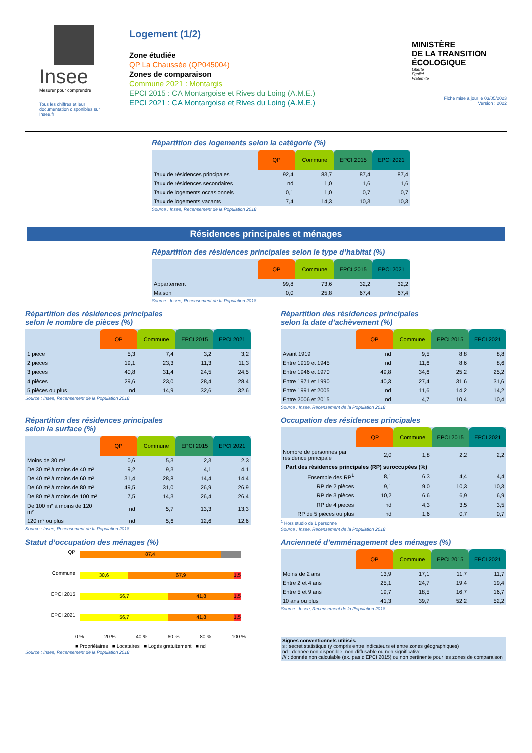Insee
Mesurer pour comprendre
Tous les chiffres et leur documentation disponibles sur Insee.fr
Logement (1/2)
Zone étudiée
QP La Chaussée (QP045004)
Zones de comparaison
Commune 2021 : Montargis
EPCI 2015 : CA Montargoise et Rives du Loing (A.M.E.)
EPCI 2021 : CA Montargoise et Rives du Loing (A.M.E.)
MINISTÈRE
DE LA TRANSITION
ÉCOLOGIQUE
Liberté
Égalité
Fraternité
Fiche mise à jour le 03/05/2023
Version : 2022
Répartition des logements selon la catégorie (%)
| | QP | Commune | EPCI 2015 | EPCI 2021 |
| --- | --- | --- | --- | --- |
| Taux de résidences principales | 92,4 | 83,7 | 87,4 | 87,4 |
| Taux de résidences secondaires | nd | 1,0 | 1,6 | 1,6 |
| Taux de logements occasionnels | 0,1 | 1,0 | 0,7 | 0,7 |
| Taux de logements vacants | 7,4 | 14,3 | 10,3 | 10,3 |
Source : Insee, Recensement de la Population 2018
Résidences principales et ménages
Répartition des résidences principales selon le type d’habitat (%)
| | QP | Commune | EPCI 2015 | EPCI 2021 |
| --- | --- | --- | --- | --- |
| Appartement | 99,8 | 73,6 | 32,2 | 32,2 |
| Maison | 0,0 | 25,8 | 67,4 | 67,4 |
Source : Insee, Recensement de la Population 2018
Répartition des résidences principales
selon le nombre de pièces (%)
| | QP | Commune | EPCI 2015 | EPCI 2021 |
| --- | --- | --- | --- | --- |
| 1 pièce | 5,3 | 7,4 | 3,2 | 3,2 |
| 2 pièces | 19,1 | 23,3 | 11,3 | 11,3 |
| 3 pièces | 40,8 | 31,4 | 24,5 | 24,5 |
| 4 pièces | 29,6 | 23,0 | 28,4 | 28,4 |
| 5 pièces ou plus | nd | 14,9 | 32,6 | 32,6 |
Source : Insee, Recensement de la Population 2018
Répartition des résidences principales
selon la date d’achèvement (%)
| | QP | Commune | EPCI 2015 | EPCI 2021 |
| --- | --- | --- | --- | --- |
| Avant 1919 | nd | 9,5 | 8,8 | 8,8 |
| Entre 1919 et 1945 | nd | 11,6 | 8,6 | 8,6 |
| Entre 1946 et 1970 | 49,8 | 34,6 | 25,2 | 25,2 |
| Entre 1971 et 1990 | 40,3 | 27,4 | 31,6 | 31,6 |
| Entre 1991 et 2005 | nd | 11,6 | 14,2 | 14,2 |
| Entre 2006 et 2015 | nd | 4,7 | 10,4 | 10,4 |
Source : Insee, Recensement de la Population 2018
Répartition des résidences principales
selon la surface (%)
| | QP | Commune | EPCI 2015 | EPCI 2021 |
| --- | --- | --- | --- | --- |
| Moins de 30 m² | 0,6 | 5,3 | 2,3 | 2,3 |
| De 30 m² à moins de 40 m² | 9,2 | 9,3 | 4,1 | 4,1 |
| De 40 m² à moins de 60 m² | 31,4 | 28,8 | 14,4 | 14,4 |
| De 60 m² à moins de 80 m² | 49,5 | 31,0 | 26,9 | 26,9 |
| De 80 m² à moins de 100 m² | 7,5 | 14,3 | 26,4 | 26,4 |
| De 100 m² à moins de 120 m² | nd | 5,7 | 13,3 | 13,3 |
| 120 m² ou plus | nd | 5,6 | 12,6 | 12,6 |
Source : Insee, Recensement de la Population 2018
Occupation des résidences principales
| | QP | Commune | EPCI 2015 | EPCI 2021 |
| --- | --- | --- | --- | --- |
| Nombre de personnes par résidence principale | 2,0 | 1,8 | 2,2 | 2,2 |
| Part des résidences principales (RP) suroccupées (%) | | | | |
| Ensemble des RP<sup>1</sup> | 8,1 | 6,3 | 4,4 | 4,4 |
| RP de 2 pièces | 9,1 | 9,0 | 10,3 | 10,3 |
| RP de 3 pièces | 10,2 | 6,6 | 6,9 | 6,9 |
| RP de 4 pièces | nd | 4,3 | 3,5 | 3,5 |
| RP de 5 pièces ou plus | nd | 1,6 | 0,7 | 0,7 |
<sup>1</sup> Hors studio de 1 personne
Source : Insee, Recensement de la Population 2018
Statut d’occupation des ménages (%)
QP
87,4
Commune
30,6 67,9 1,5
EPCI 2015
56,7 41,8 1,5
EPCI 2021
56,7 41,8 1,5
0 % 20 % 40 % 60 % 80 % 100 %
■ Propriétaires ■ Locataires ■ Logés gratuitement ■ nd
Source : Insee, Recensement de la Population 2018
Ancienneté d’emménagement des ménages (%)
| | QP | Commune | EPCI 2015 | EPCI 2021 |
| --- | --- | --- | --- | --- |
| Moins de 2 ans | 13,9 | 17,1 | 11,7 | 11,7 |
| Entre 2 et 4 ans | 25,1 | 24,7 | 19,4 | 19,4 |
| Entre 5 et 9 ans | 19,7 | 18,5 | 16,7 | 16,7 |
| 10 ans ou plus | 41,3 | 39,7 | 52,2 | 52,2 |
Source : Insee, Recensement de la Population 2018
Signes conventionnels utilisés
s : secret statistique (y compris entre indicateurs et entre zones géographiques)
nd : donnée non disponible, non diffusable ou non significative
/// : donnée non calculable (ex. pas d’EPCI 2015) ou non pertinente pour les zones de comparaison